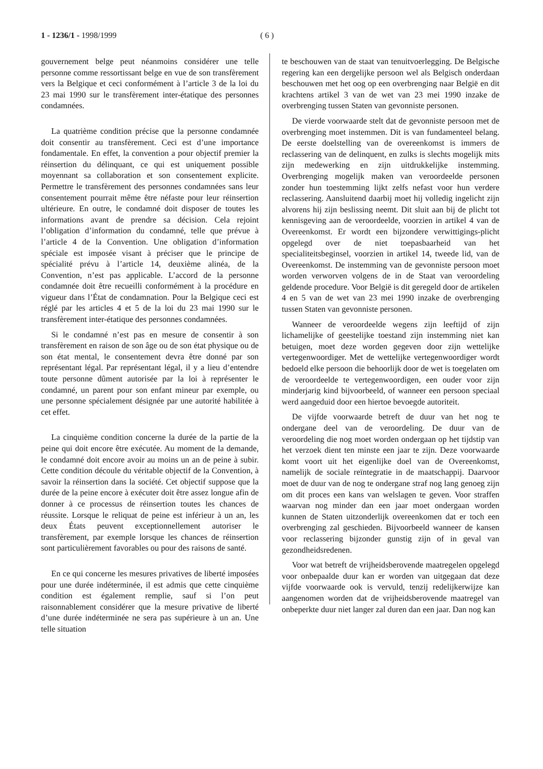1 - 1236/1 - 1998/1999 ( 6 )
gouvernement belge peut néanmoins considérer une telle personne comme ressortissant belge en vue de son transfèrement vers la Belgique et ceci conformément à l’article 3 de la loi du 23 mai 1990 sur le transfèrement inter-étatique des personnes condamnées.
La quatrième condition précise que la personne condamnée doit consentir au transfèrement. Ceci est d’une importance fondamentale. En effet, la convention a pour objectif premier la réinsertion du délinquant, ce qui est uniquement possible moyennant sa collaboration et son consentement explicite. Permettre le transfèrement des personnes condamnées sans leur consentement pourrait même être néfaste pour leur réinsertion ultérieure. En outre, le condamné doit disposer de toutes les informations avant de prendre sa décision. Cela rejoint l’obligation d’information du condamné, telle que prévue à l’article 4 de la Convention. Une obligation d’information spéciale est imposée visant à préciser que le principe de spécialité prévu à l’article 14, deuxième alinéa, de la Convention, n’est pas applicable. L’accord de la personne condamnée doit être recueilli conformément à la procédure en vigueur dans l’État de condamnation. Pour la Belgique ceci est réglé par les articles 4 et 5 de la loi du 23 mai 1990 sur le transfèrement inter-étatique des personnes condamnées.
Si le condamné n’est pas en mesure de consentir à son transfèrement en raison de son âge ou de son état physique ou de son état mental, le consentement devra être donné par son représentant légal. Par représentant légal, il y a lieu d’entendre toute personne dûment autorisée par la loi à représenter le condamné, un parent pour son enfant mineur par exemple, ou une personne spécialement désignée par une autorité habilitée à cet effet.
La cinquième condition concerne la durée de la partie de la peine qui doit encore être exécutée. Au moment de la demande, le condamné doit encore avoir au moins un an de peine à subir. Cette condition découle du véritable objectif de la Convention, à savoir la réinsertion dans la société. Cet objectif suppose que la durée de la peine encore à exécuter doit être assez longue afin de donner à ce processus de réinsertion toutes les chances de réussite. Lorsque le reliquat de peine est inférieur à un an, les deux États peuvent exceptionnellement autoriser le transfèrement, par exemple lorsque les chances de réinsertion sont particulièrement favorables ou pour des raisons de santé.
En ce qui concerne les mesures privatives de liberté imposées pour une durée indéterminée, il est admis que cette cinquième condition est également remplie, sauf si l’on peut raisonnablement considérer que la mesure privative de liberté d’une durée indéterminée ne sera pas supérieure à un an. Une telle situation
te beschouwen van de staat van tenuitvoerlegging. De Belgische regering kan een dergelijke persoon wel als Belgisch onderdaan beschouwen met het oog op een overbrenging naar België en dit krachtens artikel 3 van de wet van 23 mei 1990 inzake de overbrenging tussen Staten van gevonniste personen.
De vierde voorwaarde stelt dat de gevonniste persoon met de overbrenging moet instemmen. Dit is van fundamenteel belang. De eerste doelstelling van de overeenkomst is immers de reclassering van de delinquent, en zulks is slechts mogelijk mits zijn medewerking en zijn uitdrukkelijke instemming. Overbrenging mogelijk maken van veroordeelde personen zonder hun toestemming lijkt zelfs nefast voor hun verdere reclassering. Aansluitend daarbij moet hij volledig ingelicht zijn alvorens hij zijn beslissing neemt. Dit sluit aan bij de plicht tot kennisgeving aan de veroordeelde, voorzien in artikel 4 van de Overeenkomst. Er wordt een bijzondere verwittigings-plicht opgelegd over de niet toepasbaarheid van het specialiteitsbeginsel, voorzien in artikel 14, tweede lid, van de Overeenkomst. De instemming van de gevonniste persoon moet worden verworven volgens de in de Staat van veroordeling geldende procedure. Voor België is dit geregeld door de artikelen 4 en 5 van de wet van 23 mei 1990 inzake de overbrenging tussen Staten van gevonniste personen.
Wanneer de veroordeelde wegens zijn leeftijd of zijn lichamelijke of geestelijke toestand zijn instemming niet kan betuigen, moet deze worden gegeven door zijn wettelijke vertegenwoordiger. Met de wettelijke vertegenwoordiger wordt bedoeld elke persoon die behoorlijk door de wet is toegelaten om de veroordeelde te vertegenwoordigen, een ouder voor zijn minderjarig kind bijvoorbeeld, of wanneer een persoon speciaal werd aangeduid door een hiertoe bevoegde autoriteit.
De vijfde voorwaarde betreft de duur van het nog te ondergane deel van de veroordeling. De duur van de veroordeling die nog moet worden ondergaan op het tijdstip van het verzoek dient ten minste een jaar te zijn. Deze voorwaarde komt voort uit het eigenlijke doel van de Overeenkomst, namelijk de sociale reïntegratie in de maatschappij. Daarvoor moet de duur van de nog te ondergane straf nog lang genoeg zijn om dit proces een kans van welslagen te geven. Voor straffen waarvan nog minder dan een jaar moet ondergaan worden kunnen de Staten uitzonderlijk overeenkomen dat er toch een overbrenging zal geschieden. Bijvoorbeeld wanneer de kansen voor reclassering bijzonder gunstig zijn of in geval van gezondheidsredenen.
Voor wat betreft de vrijheidsberovende maatregelen opgelegd voor onbepaalde duur kan er worden van uitgegaan dat deze vijfde voorwaarde ook is vervuld, tenzij redelijkerwijze kan aangenomen worden dat de vrijheidsberovende maatregel van onbeperkte duur niet langer zal duren dan een jaar. Dan nog kan